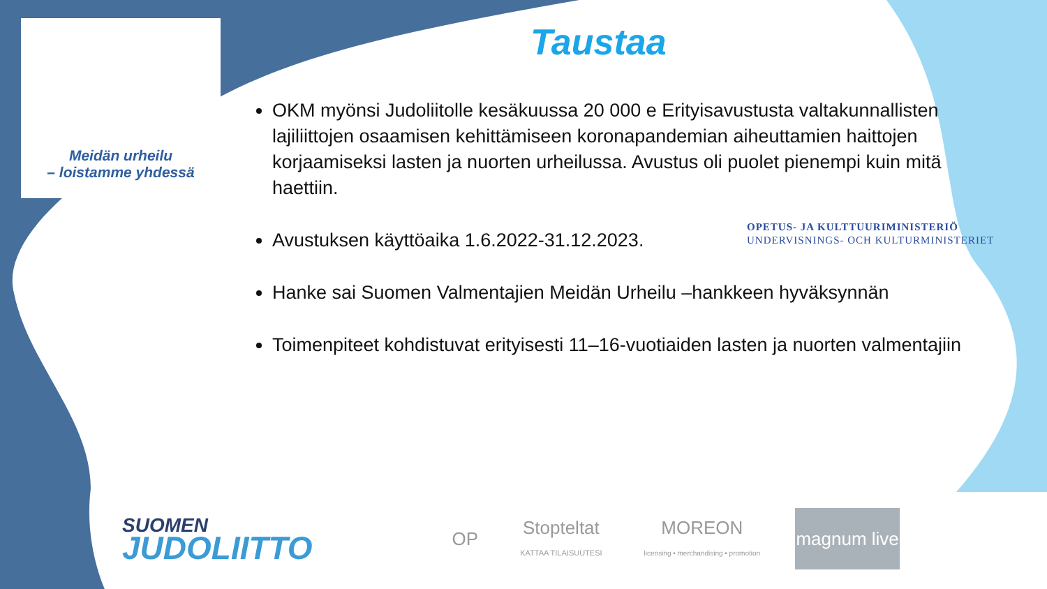Meidän urheilu
– loistamme yhdessä
Taustaa
OKM myönsi Judoliitolle kesäkuussa 20 000 e Erityisavustusta valtakunnallisten lajiliittojen osaamisen kehittämiseen koronapandemian aiheuttamien haittojen korjaamiseksi lasten ja nuorten urheilussa. Avustus oli puolet pienempi kuin mitä haettiin.
Avustuksen käyttöaika 1.6.2022-31.12.2023.
Hanke sai Suomen Valmentajien Meidän Urheilu –hankkeen hyväksynnän
Toimenpiteet kohdistuvat erityisesti 11–16-vuotiaiden lasten ja nuorten valmentajiin
OPETUS- JA KULTTUURIMINISTERIÖ
UNDERVISNINGS- OCH KULTURMINISTERIET
SUOMEN
JUDOLIITTO
OP
Stopteltat
KATTAA TILAISUUTESI
MOREON
licensing • merchandising • promotion
magnum live